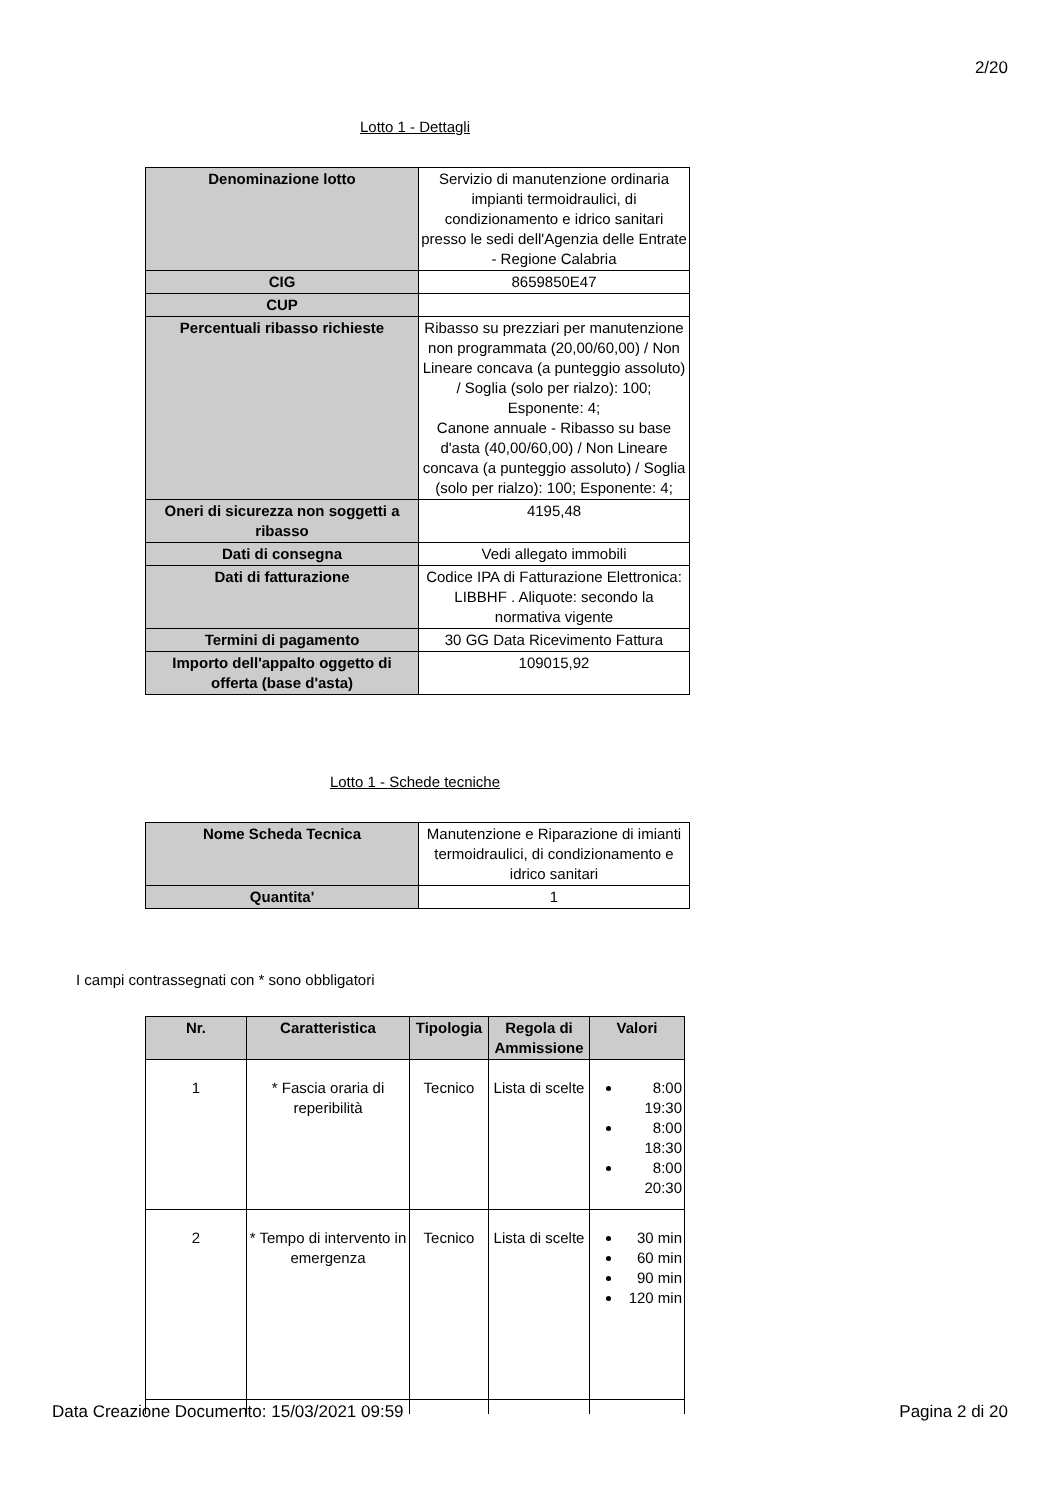2/20
Lotto 1 - Dettagli
| Denominazione lotto | Servizio di manutenzione ordinaria impianti termoidraulici, di condizionamento e idrico sanitari presso le sedi dell'Agenzia delle Entrate - Regione Calabria |
| CIG | 8659850E47 |
| CUP | |
| Percentuali ribasso richieste | Ribasso su prezziari per manutenzione non programmata (20,00/60,00) / Non Lineare concava (a punteggio assoluto) / Soglia (solo per rialzo): 100; Esponente: 4; Canone annuale - Ribasso su base d'asta (40,00/60,00) / Non Lineare concava (a punteggio assoluto) / Soglia (solo per rialzo): 100; Esponente: 4; |
| Oneri di sicurezza non soggetti a ribasso | 4195,48 |
| Dati di consegna | Vedi allegato immobili |
| Dati di fatturazione | Codice IPA di Fatturazione Elettronica: LIBBHF . Aliquote: secondo la normativa vigente |
| Termini di pagamento | 30 GG Data Ricevimento Fattura |
| Importo dell'appalto oggetto di offerta (base d'asta) | 109015,92 |
Lotto 1 - Schede tecniche
| Nome Scheda Tecnica | Manutenzione e Riparazione di imianti termoidraulici, di condizionamento e idrico sanitari |
| Quantita' | 1 |
I campi contrassegnati con * sono obbligatori
| Nr. | Caratteristica | Tipologia | Regola di Ammissione | Valori |
| --- | --- | --- | --- | --- |
| 1 | * Fascia oraria di reperibilità | Tecnico | Lista di scelte | 8:00 19:30 8:00 18:30 8:00 20:30 |
| 2 | * Tempo di intervento in emergenza | Tecnico | Lista di scelte | 30 min 60 min 90 min 120 min |
Data Creazione Documento: 15/03/2021 09:59 Pagina 2 di 20